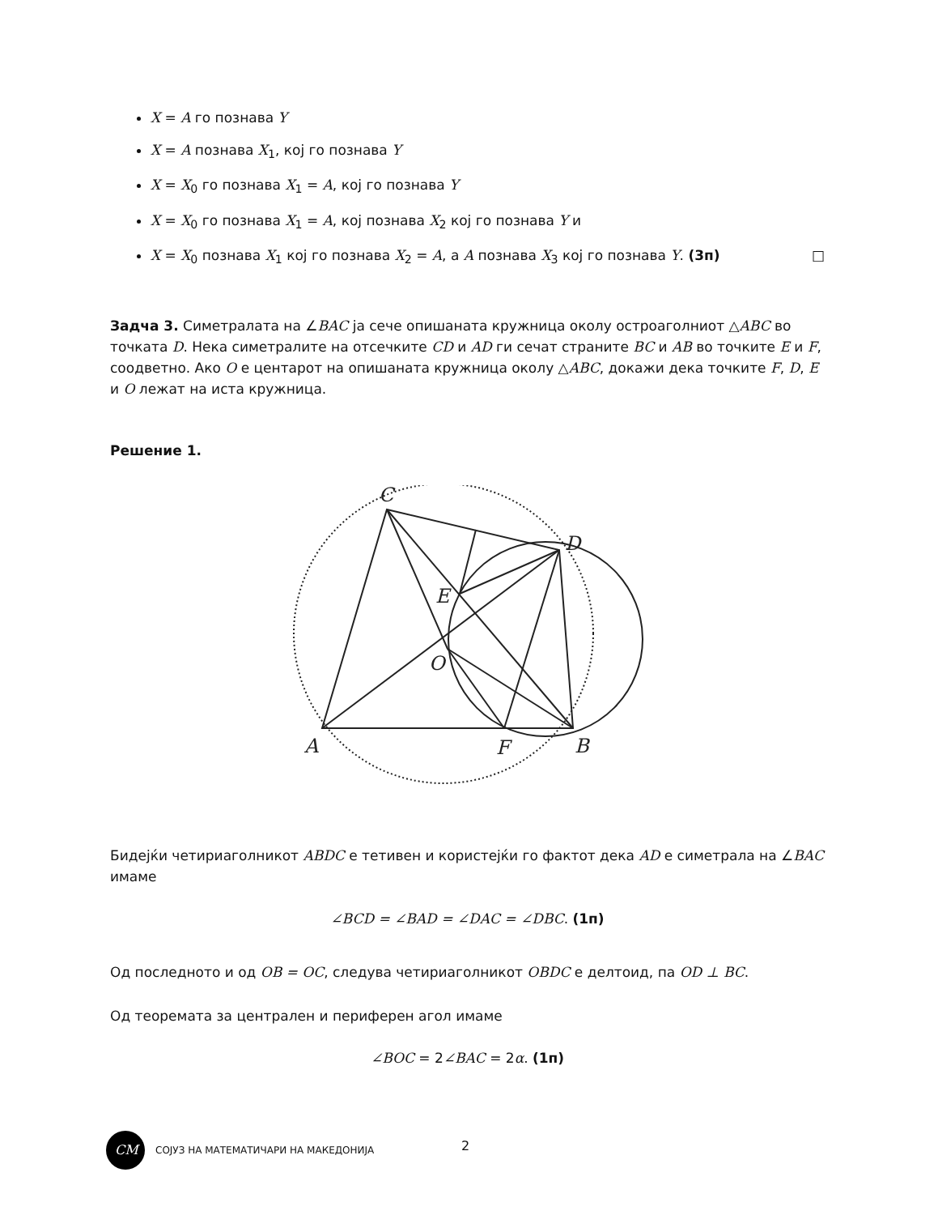X = A го познава Y
X = A познава X<sub>1</sub>, кој го познава Y
X = X<sub>0</sub> го познава X<sub>1</sub> = A, кој го познава Y
X = X<sub>0</sub> го познава X<sub>1</sub> = A, кој познава X<sub>2</sub> кој го познава Y и
X = X<sub>0</sub> познава X<sub>1</sub> кој го познава X<sub>2</sub> = A, а A познава X<sub>3</sub> кој го познава Y. (3п) □
Задча 3. Симетралата на ∠BAC ја сече опишаната кружница околу остроаголниот △ABC во точката D. Нека симетралите на отсечките CD и AD ги сечат страните BC и AB во точките E и F, соодветно. Ако O е центарот на опишаната кружница околу △ABC, докажи дека точките F, D, E и O лежат на иста кружница.
Решение 1.
C
D
E
O
A
F
B
Бидејќи четириаголникот ABDC е тетивен и користејќи го фактот дека AD е симетрала на ∠BAC имаме
∠BCD = ∠BAD = ∠DAC = ∠DBC. (1п)
Од последното и од OB = OC, следува четириаголникот OBDC е делтоид, па OD ⊥ BC.
Од теоремата за централен и периферен агол имаме
∠BOC = 2∠BAC = 2α. (1п)
CM
СОЈУЗ НА МАТЕМАТИЧАРИ НА МАКЕДОНИЈА
2